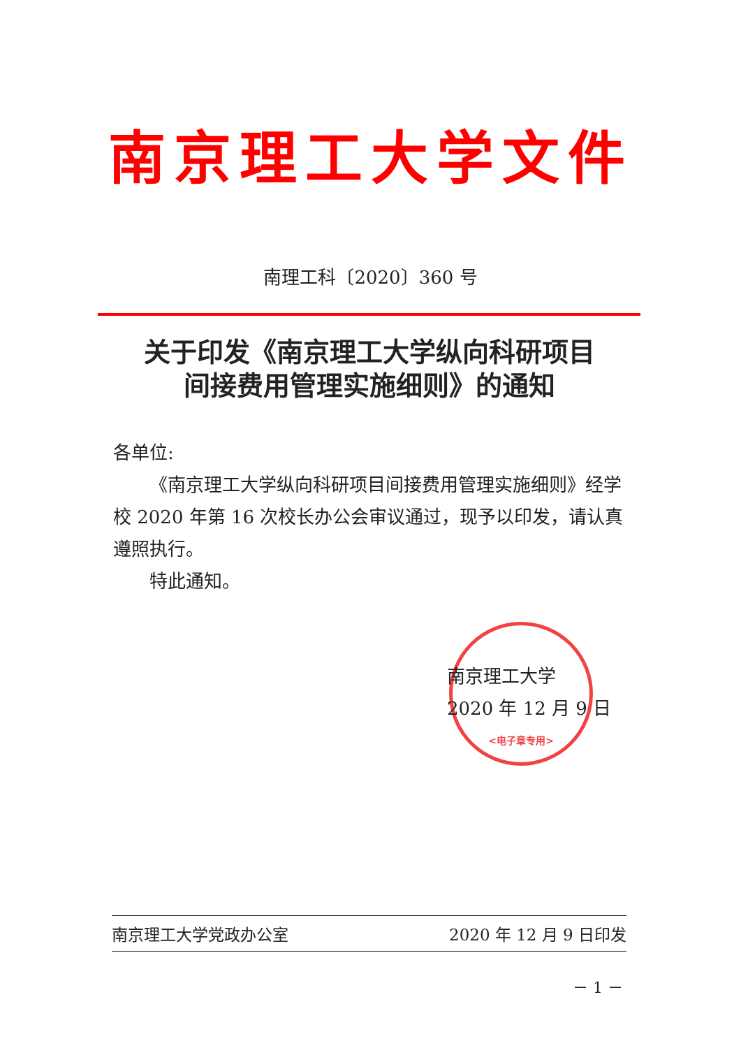南京理工大学文件
南理工科〔2020〕360 号
关于印发《南京理工大学纵向科研项目
间接费用管理实施细则》的通知
各单位:
《南京理工大学纵向科研项目间接费用管理实施细则》经学校 2020 年第 16 次校长办公会审议通过，现予以印发，请认真遵照执行。
特此通知。
<电子章专用>
南京理工大学
2020 年 12 月 9 日
南京理工大学党政办公室 2020 年 12 月 9 日印发
－ 1 －